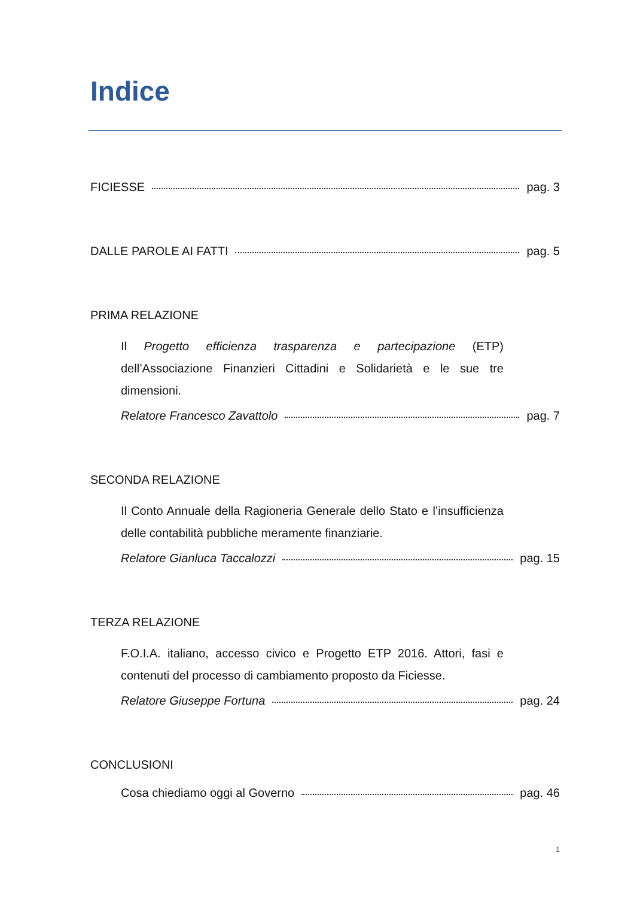Indice
FICIESSE pag. 3
DALLE PAROLE AI FATTI pag. 5
PRIMA RELAZIONE
Il Progetto efficienza trasparenza e partecipazione (ETP) dell’Associazione Finanzieri Cittadini e Solidarietà e le sue tre dimensioni.
Relatore Francesco Zavattolo pag. 7
SECONDA RELAZIONE
Il Conto Annuale della Ragioneria Generale dello Stato e l’insufficienza delle contabilità pubbliche meramente finanziarie.
Relatore Gianluca Taccalozzi pag. 15
TERZA RELAZIONE
F.O.I.A. italiano, accesso civico e Progetto ETP 2016. Attori, fasi e contenuti del processo di cambiamento proposto da Ficiesse.
Relatore Giuseppe Fortuna pag. 24
CONCLUSIONI
Cosa chiediamo oggi al Governo pag. 46
1